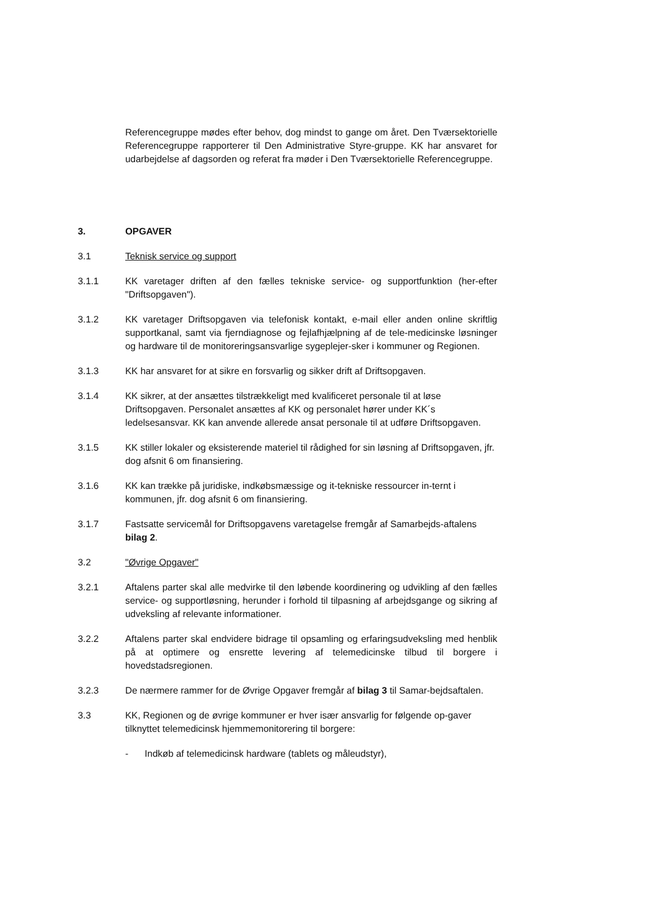Referencegruppe mødes efter behov, dog mindst to gange om året. Den Tværsektorielle Referencegruppe rapporterer til Den Administrative Styre-gruppe. KK har ansvaret for udarbejdelse af dagsorden og referat fra møder i Den Tværsektorielle Referencegruppe.
3. OPGAVER
3.1 Teknisk service og support
3.1.1 KK varetager driften af den fælles tekniske service- og supportfunktion (her-efter "Driftsopgaven").
3.1.2 KK varetager Driftsopgaven via telefonisk kontakt, e-mail eller anden online skriftlig supportkanal, samt via fjerndiagnose og fejlafhjælpning af de tele-medicinske løsninger og hardware til de monitoreringsansvarlige sygeplejer-sker i kommuner og Regionen.
3.1.3 KK har ansvaret for at sikre en forsvarlig og sikker drift af Driftsopgaven.
3.1.4 KK sikrer, at der ansættes tilstrækkeligt med kvalificeret personale til at løse Driftsopgaven. Personalet ansættes af KK og personalet hører under KK´s ledelsesansvar. KK kan anvende allerede ansat personale til at udføre Driftsopgaven.
3.1.5 KK stiller lokaler og eksisterende materiel til rådighed for sin løsning af Driftsopgaven, jfr. dog afsnit 6 om finansiering.
3.1.6 KK kan trække på juridiske, indkøbsmæssige og it-tekniske ressourcer in-ternt i kommunen, jfr. dog afsnit 6 om finansiering.
3.1.7 Fastsatte servicemål for Driftsopgavens varetagelse fremgår af Samarbejds-aftalens bilag 2.
3.2 "Øvrige Opgaver"
3.2.1 Aftalens parter skal alle medvirke til den løbende koordinering og udvikling af den fælles service- og supportløsning, herunder i forhold til tilpasning af arbejdsgange og sikring af udveksling af relevante informationer.
3.2.2 Aftalens parter skal endvidere bidrage til opsamling og erfaringsudveksling med henblik på at optimere og ensrette levering af telemedicinske tilbud til borgere i hovedstadsregionen.
3.2.3 De nærmere rammer for de Øvrige Opgaver fremgår af bilag 3 til Samar-bejdsaftalen.
3.3 KK, Regionen og de øvrige kommuner er hver især ansvarlig for følgende op-gaver tilknyttet telemedicinsk hjemmemonitorering til borgere:
- Indkøb af telemedicinsk hardware (tablets og måleudstyr),